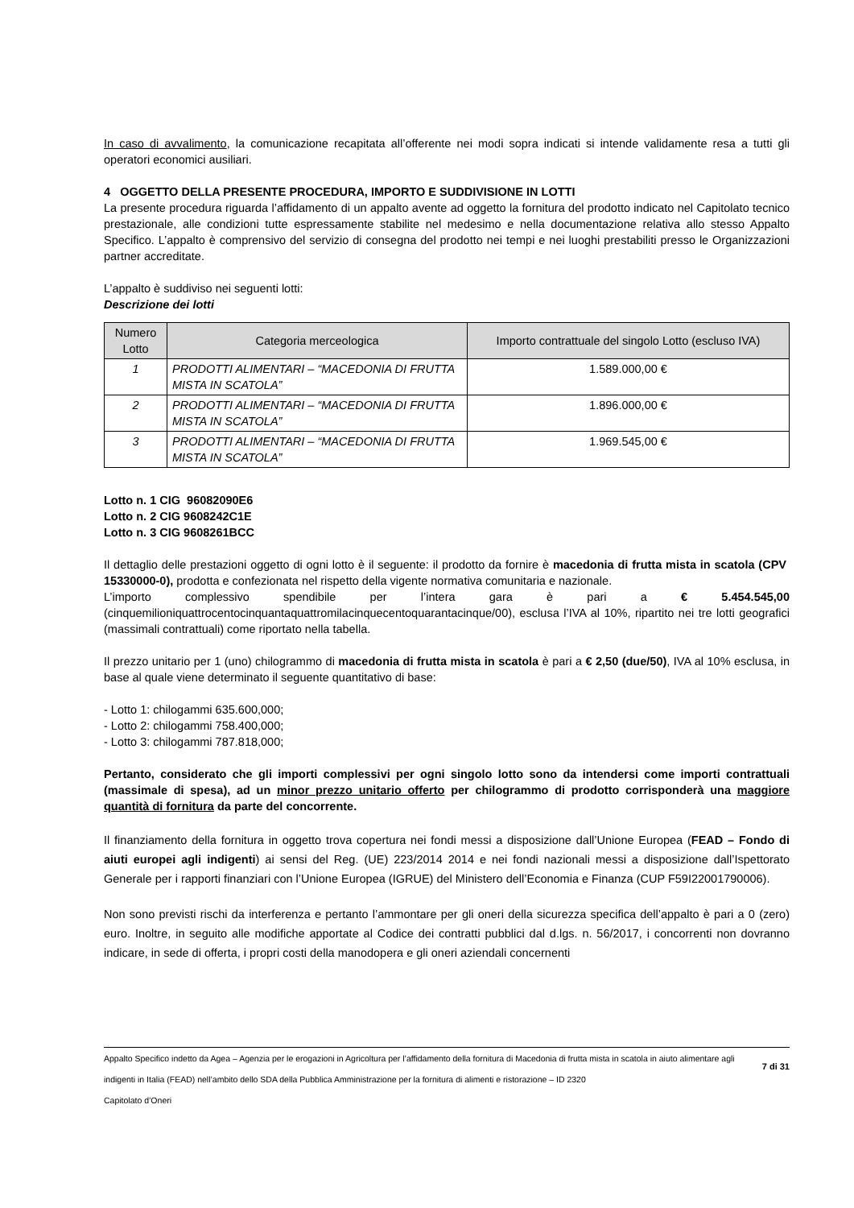In caso di avvalimento, la comunicazione recapitata all’offerente nei modi sopra indicati si intende validamente resa a tutti gli operatori economici ausiliari.
4 OGGETTO DELLA PRESENTE PROCEDURA, IMPORTO E SUDDIVISIONE IN LOTTI
La presente procedura riguarda l’affidamento di un appalto avente ad oggetto la fornitura del prodotto indicato nel Capitolato tecnico prestazionale, alle condizioni tutte espressamente stabilite nel medesimo e nella documentazione relativa allo stesso Appalto Specifico. L’appalto è comprensivo del servizio di consegna del prodotto nei tempi e nei luoghi prestabiliti presso le Organizzazioni partner accreditate.
L’appalto è suddiviso nei seguenti lotti:
Descrizione dei lotti
| Numero Lotto | Categoria merceologica | Importo contrattuale del singolo Lotto (escluso IVA) |
| --- | --- | --- |
| 1 | PRODOTTI ALIMENTARI – “MACEDONIA DI FRUTTA MISTA IN SCATOLA” | 1.589.000,00 € |
| 2 | PRODOTTI ALIMENTARI – “MACEDONIA DI FRUTTA MISTA IN SCATOLA” | 1.896.000,00 € |
| 3 | PRODOTTI ALIMENTARI – “MACEDONIA DI FRUTTA MISTA IN SCATOLA” | 1.969.545,00 € |
Lotto n. 1 CIG 96082090E6
Lotto n. 2 CIG 9608242C1E
Lotto n. 3 CIG 9608261BCC
Il dettaglio delle prestazioni oggetto di ogni lotto è il seguente: il prodotto da fornire è macedonia di frutta mista in scatola (CPV 15330000-0), prodotta e confezionata nel rispetto della vigente normativa comunitaria e nazionale.
L’importo complessivo spendibile per l’intera gara è pari a € 5.454.545,00 (cinquemilioniquattrocentocinquantaquattromilacinquecentoquarantacinque/00), esclusa l’IVA al 10%, ripartito nei tre lotti geografici (massimali contrattuali) come riportato nella tabella.
Il prezzo unitario per 1 (uno) chilogrammo di macedonia di frutta mista in scatola è pari a € 2,50 (due/50), IVA al 10% esclusa, in base al quale viene determinato il seguente quantitativo di base:
- Lotto 1: chilogammi 635.600,000;
- Lotto 2: chilogammi 758.400,000;
- Lotto 3: chilogammi 787.818,000;
Pertanto, considerato che gli importi complessivi per ogni singolo lotto sono da intendersi come importi contrattuali (massimale di spesa), ad un minor prezzo unitario offerto per chilogrammo di prodotto corrisponderà una maggiore quantità di fornitura da parte del concorrente.
Il finanziamento della fornitura in oggetto trova copertura nei fondi messi a disposizione dall’Unione Europea (FEAD – Fondo di aiuti europei agli indigenti) ai sensi del Reg. (UE) 223/2014 2014 e nei fondi nazionali messi a disposizione dall’Ispettorato Generale per i rapporti finanziari con l’Unione Europea (IGRUE) del Ministero dell’Economia e Finanza (CUP F59I22001790006).
Non sono previsti rischi da interferenza e pertanto l’ammontare per gli oneri della sicurezza specifica dell’appalto è pari a 0 (zero) euro. Inoltre, in seguito alle modifiche apportate al Codice dei contratti pubblici dal d.lgs. n. 56/2017, i concorrenti non dovranno indicare, in sede di offerta, i propri costi della manodopera e gli oneri aziendali concernenti
Appalto Specifico indetto da Agea – Agenzia per le erogazioni in Agricoltura per l’affidamento della fornitura di Macedonia di frutta mista in scatola in aiuto alimentare agli indigenti in Italia (FEAD) nell’ambito dello SDA della Pubblica Amministrazione per la fornitura di alimenti e ristorazione – ID 2320
Capitolato d’Oneri
7 di 31